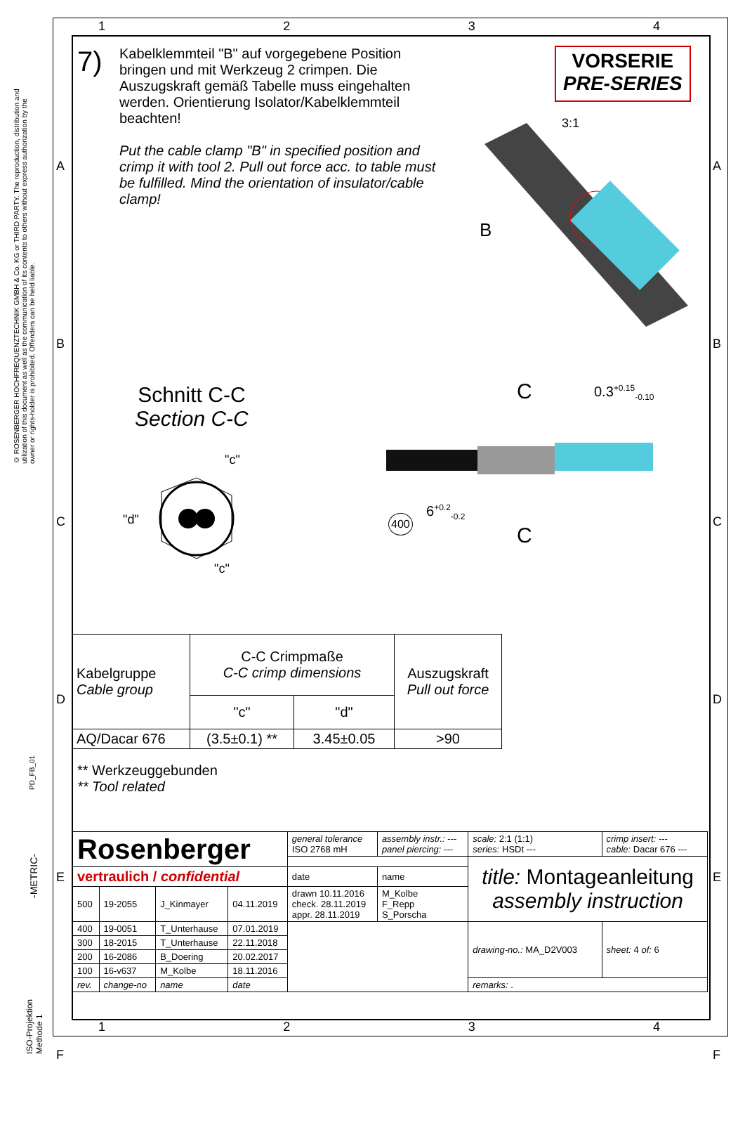1 2 3 4
© ROSENBERGER HOCHFREQUENZTECHNIK GMBH & Co. KG or THIRD PARTY. The reproduction, distribution and utilization of this document as well as the communication of its contents to others without express authorization by the owner or rights-holder is prohibited. Offenders can be held liable.
7)
Kabelklemmteil "B" auf vorgegebene Position bringen und mit Werkzeug 2 crimpen. Die Auszugskraft gemäß Tabelle muss eingehalten werden. Orientierung Isolator/Kabelklemmteil beachten!
Put the cable clamp "B" in specified position and crimp it with tool 2. Pull out force acc. to table must be fulfilled. Mind the orientation of insulator/cable clamp!
VORSERIE
PRE-SERIES
3:1
B
Schnitt C-C
Section C-C
"c"
"c"
"d"
C 0.3<sup>+0.15</sup><sub>-0.10</sub>
400
6<sup>+0.2</sup><sub>-0.2</sub>
C
| Kabelgruppe Cable group | C-C Crimpmaße C-C crimp dimensions | | Auszugskraft Pull out force |
| | "c" | "d" | |
| AQ/Dacar 676 | (3.5±0.1) ** | 3.45±0.05 | >90 |
** Werkzeuggebunden
** Tool related
A
B
C
D
E
F
A
B
C
D
E
F
| Rosenberger | | | | general tolerance ISO 2768 mH | assembly instr.: --- panel piercing: --- | scale: 2:1 (1:1) series: HSDt --- | crimp insert: --- cable: Dacar 676 --- |
| | | | | | | title: Montageanleitung assembly instruction | |
| vertraulich / confidential | | | | date | name | | |
| 500 | 19-2055 | J_Kinmayer | 04.11.2019 | drawn 10.11.2016 check. 28.11.2019 appr. 28.11.2019 | M_Kolbe F_Repp S_Porscha | | |
| 400 | 19-0051 | T_Unterhause | 07.01.2019 | | | drawing-no.: MA_D2V003 | sheet: 4 of: 6 |
| 300 | 18-2015 | T_Unterhause | 22.11.2018 | | | | |
| 200 | 16-2086 | B_Doering | 20.02.2017 | | | | |
| 100 | 16-v637 | M_Kolbe | 18.11.2016 | | | | |
| rev. | change-no | name | date | | | remarks: . | |
1 2 3 4
PD_FB_01
-METRIC-
ISO-Projektion Methode 1